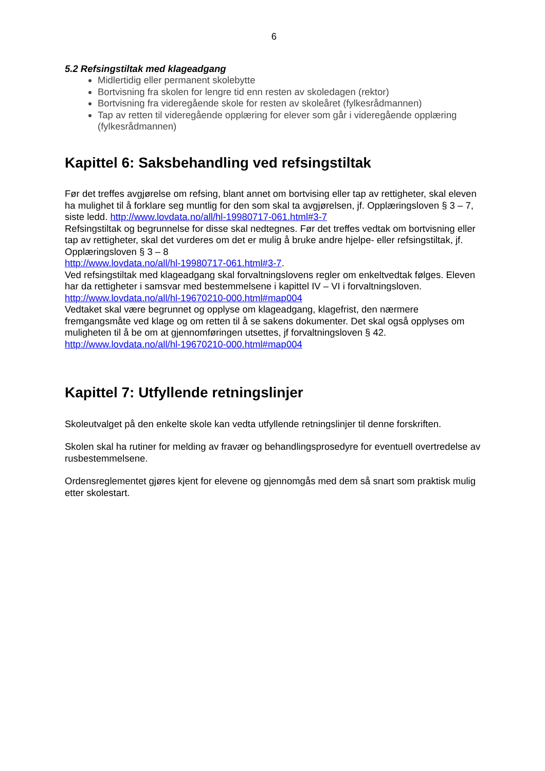6
5.2 Refsingstiltak med klageadgang
Midlertidig eller permanent skolebytte
Bortvisning fra skolen for lengre tid enn resten av skoledagen (rektor)
Bortvisning fra videregående skole for resten av skoleåret (fylkesrådmannen)
Tap av retten til videregående opplæring for elever som går i videregående opplæring (fylkesrådmannen)
Kapittel 6: Saksbehandling ved refsingstiltak
Før det treffes avgjørelse om refsing, blant annet om bortvising eller tap av rettigheter, skal eleven ha mulighet til å forklare seg muntlig for den som skal ta avgjørelsen, jf. Opplæringsloven § 3 – 7, siste ledd. http://www.lovdata.no/all/hl-19980717-061.html#3-7
Refsingstiltak og begrunnelse for disse skal nedtegnes. Før det treffes vedtak om bortvisning eller tap av rettigheter, skal det vurderes om det er mulig å bruke andre hjelpe- eller refsingstiltak, jf. Opplæringsloven § 3 – 8
http://www.lovdata.no/all/hl-19980717-061.html#3-7.
Ved refsingstiltak med klageadgang skal forvaltningslovens regler om enkeltvedtak følges. Eleven har da rettigheter i samsvar med bestemmelsene i kapittel IV – VI i forvaltningsloven.
http://www.lovdata.no/all/hl-19670210-000.html#map004
Vedtaket skal være begrunnet og opplyse om klageadgang, klagefrist, den nærmere fremgangsmåte ved klage og om retten til å se sakens dokumenter. Det skal også opplyses om muligheten til å be om at gjennomføringen utsettes, jf forvaltningsloven § 42.
http://www.lovdata.no/all/hl-19670210-000.html#map004
Kapittel 7: Utfyllende retningslinjer
Skoleutvalget på den enkelte skole kan vedta utfyllende retningslinjer til denne forskriften.
Skolen skal ha rutiner for melding av fravær og behandlingsprosedyre for eventuell overtredelse av rusbestemmelsene.
Ordensreglementet gjøres kjent for elevene og gjennomgås med dem så snart som praktisk mulig etter skolestart.